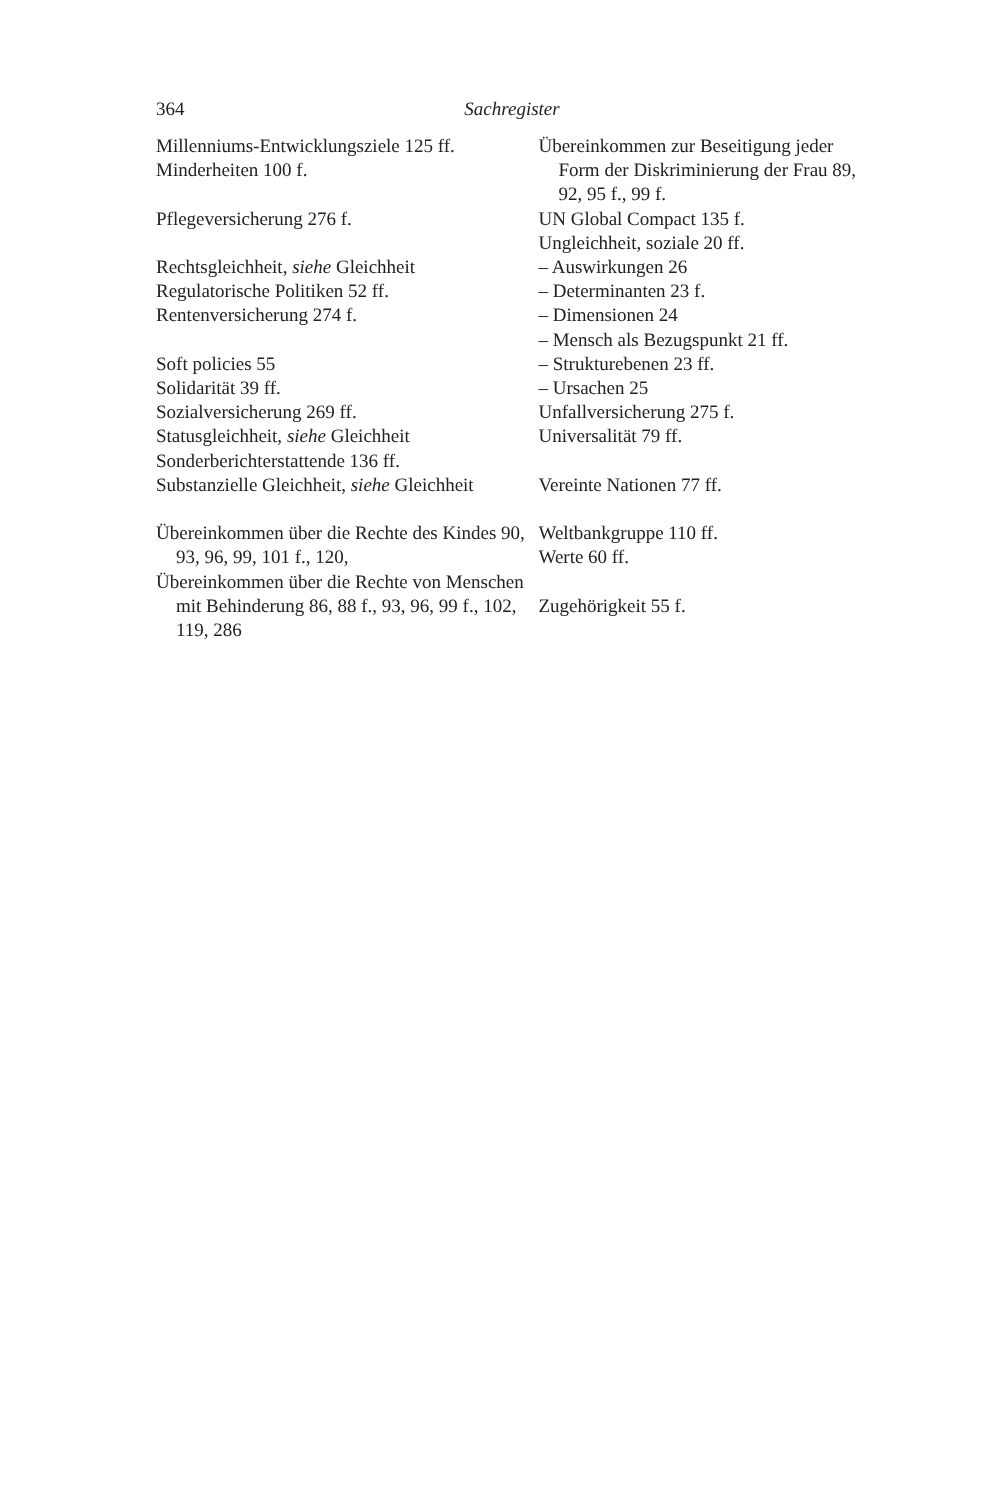364 Sachregister
Millenniums-Entwicklungsziele 125 ff.
Minderheiten 100 f.
Pflegeversicherung 276 f.
Rechtsgleichheit, siehe Gleichheit
Regulatorische Politiken 52 ff.
Rentenversicherung 274 f.
Soft policies 55
Solidarität 39 ff.
Sozialversicherung 269 ff.
Statusgleichheit, siehe Gleichheit
Sonderberichterstattende 136 ff.
Substanzielle Gleichheit, siehe Gleichheit
Übereinkommen über die Rechte des Kindes 90, 93, 96, 99, 101 f., 120,
Übereinkommen über die Rechte von Menschen mit Behinderung 86, 88 f., 93, 96, 99 f., 102, 119, 286
Übereinkommen zur Beseitigung jeder Form der Diskriminierung der Frau 89, 92, 95 f., 99 f.
UN Global Compact 135 f.
Ungleichheit, soziale 20 ff.
– Auswirkungen 26
– Determinanten 23 f.
– Dimensionen 24
– Mensch als Bezugspunkt 21 ff.
– Strukturebenen 23 ff.
– Ursachen 25
Unfallversicherung 275 f.
Universalität 79 ff.
Vereinte Nationen 77 ff.
Weltbankgruppe 110 ff.
Werte 60 ff.
Zugehörigkeit 55 f.